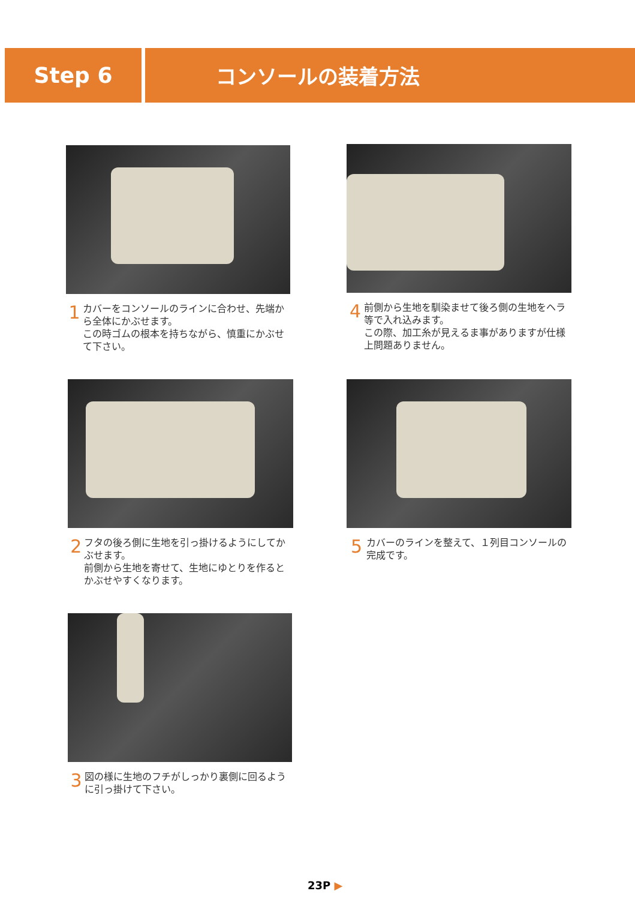Step 6 コンソールの装着方法
1
カバーをコンソールのラインに合わせ、先端から全体にかぶせます。
この時ゴムの根本を持ちながら、慎重にかぶせて下さい。
4
前側から生地を馴染ませて後ろ側の生地をヘラ等で入れ込みます。
この際、加工糸が見えるま事がありますが仕様上問題ありません。
2
フタの後ろ側に生地を引っ掛けるようにしてかぶせます。
前側から生地を寄せて、生地にゆとりを作るとかぶせやすくなります。
5
カバーのラインを整えて、１列目コンソールの完成です。
3
図の様に生地のフチがしっかり裏側に回るように引っ掛けて下さい。
23P ▶